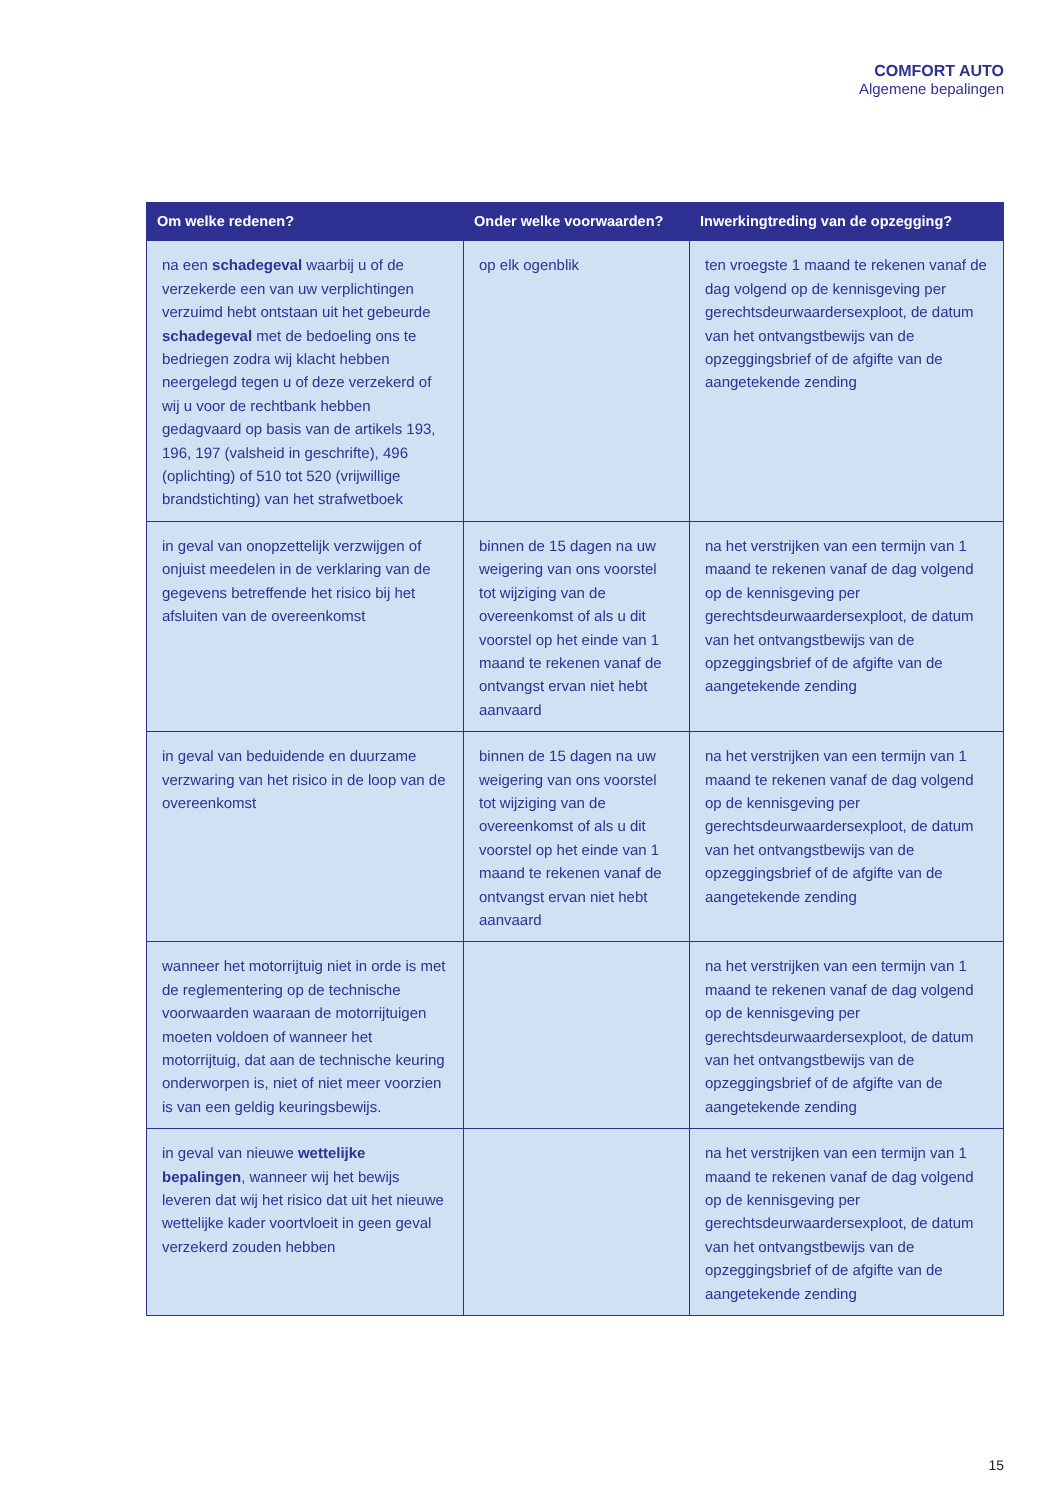COMFORT AUTO
Algemene bepalingen
| Om welke redenen? | Onder welke voorwaarden? | Inwerkingtreding van de opzegging? |
| --- | --- | --- |
| na een schadegeval waarbij u of de verzekerde een van uw verplichtingen verzuimd hebt ontstaan uit het gebeurde schadegeval met de bedoeling ons te bedriegen zodra wij klacht hebben neergelegd tegen u of deze verzekerd of wij u voor de rechtbank hebben gedagvaard op basis van de artikels 193, 196, 197 (valsheid in geschrifte), 496 (oplichting) of 510 tot 520 (vrijwillige brandstichting) van het strafwetboek | op elk ogenblik | ten vroegste 1 maand te rekenen vanaf de dag volgend op de kennisgeving per gerechtsdeurwaardersexploot, de datum van het ontvangstbewijs van de opzeggingsbrief of de afgifte van de aangetekende zending |
| in geval van onopzettelijk verzwijgen of onjuist meedelen in de verklaring van de gegevens betreffende het risico bij het afsluiten van de overeenkomst | binnen de 15 dagen na uw weigering van ons voorstel tot wijziging van de overeenkomst of als u dit voorstel op het einde van 1 maand te rekenen vanaf de ontvangst ervan niet hebt aanvaard | na het verstrijken van een termijn van 1 maand te rekenen vanaf de dag volgend op de kennisgeving per gerechtsdeurwaardersexploot, de datum van het ontvangstbewijs van de opzeggingsbrief of de afgifte van de aangetekende zending |
| in geval van beduidende en duurzame verzwaring van het risico in de loop van de overeenkomst | binnen de 15 dagen na uw weigering van ons voorstel tot wijziging van de overeenkomst of als u dit voorstel op het einde van 1 maand te rekenen vanaf de ontvangst ervan niet hebt aanvaard | na het verstrijken van een termijn van 1 maand te rekenen vanaf de dag volgend op de kennisgeving per gerechtsdeurwaardersexploot, de datum van het ontvangstbewijs van de opzeggingsbrief of de afgifte van de aangetekende zending |
| wanneer het motorrijtuig niet in orde is met de reglementering op de technische voorwaarden waaraan de motorrijtuigen moeten voldoen of wanneer het motorrijtuig, dat aan de technische keuring onderworpen is, niet of niet meer voorzien is van een geldig keuringsbewijs. | | na het verstrijken van een termijn van 1 maand te rekenen vanaf de dag volgend op de kennisgeving per gerechtsdeurwaardersexploot, de datum van het ontvangstbewijs van de opzeggingsbrief of de afgifte van de aangetekende zending |
| in geval van nieuwe wettelijke bepalingen , wanneer wij het bewijs leveren dat wij het risico dat uit het nieuwe wettelijke kader voortvloeit in geen geval verzekerd zouden hebben | | na het verstrijken van een termijn van 1 maand te rekenen vanaf de dag volgend op de kennisgeving per gerechtsdeurwaardersexploot, de datum van het ontvangstbewijs van de opzeggingsbrief of de afgifte van de aangetekende zending |
15